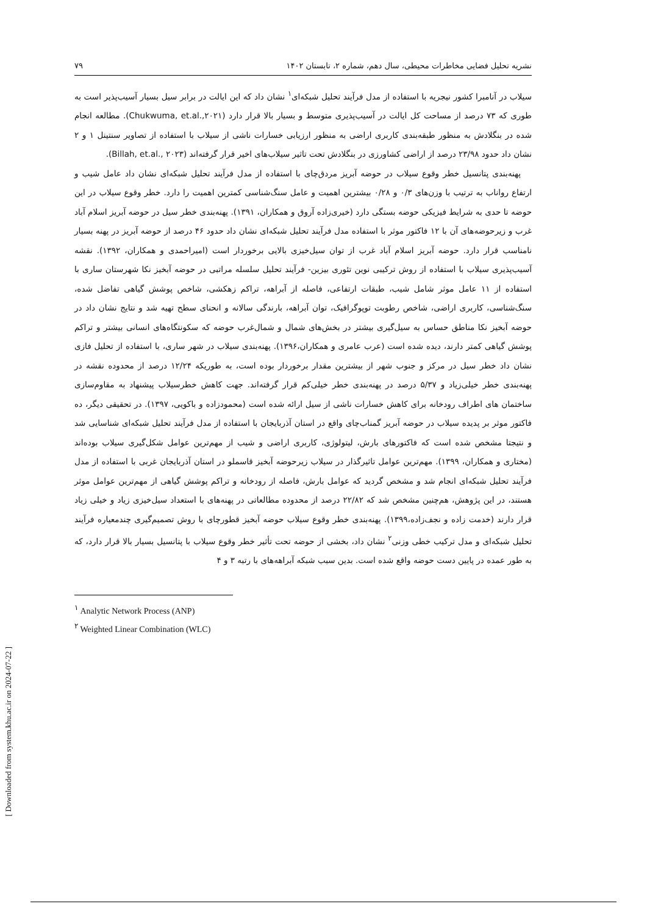نشریه تحلیل فضایی مخاطرات محیطی، سال دهم، شماره ۲، تابستان ۱۴۰۲ ۷۹
سیلاب در آنامبرا کشور نیجریه با استفاده از مدل فرآیند تحلیل شبکه‌ای<sup>۱</sup> نشان داد که این ایالت در برابر سیل بسیار آسیب‌پذیر است به طوری که ۷۳ درصد از مساحت کل ایالت در آسیب‌پذیری متوسط و بسیار بالا قرار دارد (Chukwuma, et.al.,۲۰۲۱). مطالعه انجام شده در بنگلادش به منظور طبقه‌بندی کاربری اراضی به منظور ارزیابی خسارات ناشی از سیلاب با استفاده از تصاویر سنتینل ۱ و ۲ نشان داد حدود ۲۳/۹۸ درصد از اراضی کشاورزی در بنگلادش تحت تاثیر سیلاب‌های اخیر قرار گرفته‌اند (Billah, et.al., ۲۰۲۳).
پهنه‌بندی پتانسیل خطر وقوع سیلاب در حوضه آبریز مردق‌چای با استفاده از مدل فرآیند تحلیل شبکه‌ای نشان داد عامل شیب و ارتفاع رواناب به ترتیب با وزن‌های ۰/۳ و ۰/۲۸ بیشترین اهمیت و عامل سنگ‌شناسی کمترین اهمیت را دارد. خطر وقوع سیلاب در این حوضه تا حدی به شرایط فیزیکی حوضه بستگی دارد (خیری‌زاده آروق و همکاران، ۱۳۹۱). پهنه‌بندی خطر سیل در حوضه آبریز اسلام آباد غرب و زیرحوضه‌های آن با ۱۲ فاکتور موثر با استفاده مدل فرآیند تحلیل شبکه‌ای نشان داد حدود ۴۶ درصد از حوضه آبریز در پهنه بسیار نامناسب قرار دارد. حوضه آبریز اسلام آباد غرب از توان سیل‌خیزی بالایی برخوردار است (امیراحمدی و همکاران، ۱۳۹۲). نقشه آسیب‌پذیری سیلاب با استفاده از روش ترکیبی نوین تئوری بیزین- فرآیند تحلیل سلسله مراتبی در حوضه آبخیز نکا شهرستان ساری با استفاده از ۱۱ عامل موثر شامل شیب، طبقات ارتفاعی، فاصله از آبراهه، تراکم زهکشی، شاخص پوشش گیاهی تفاضل شده، سنگ‌شناسی، کاربری اراضی، شاخص رطوبت توپوگرافیک، توان آبراهه، بارندگی سالانه و انحنای سطح تهیه شد و نتایج نشان داد در حوضه آبخیز نکا مناطق حساس به سیل‌گیری بیشتر در بخش‌های شمال و شمال‌غرب حوضه که سکونتگاه‌های انسانی بیشتر و تراکم پوشش گیاهی کمتر دارند، دیده شده است (عرب عامری و همکاران،۱۳۹۶). پهنه‌بندی سیلاب در شهر ساری، با استفاده از تحلیل فازی نشان داد خطر سیل در مرکز و جنوب شهر از بیشترین مقدار برخوردار بوده است، به طوریکه ۱۲/۲۴ درصد از محدوده نقشه در پهنه‌بندی خطر خیلی‌زیاد و ۵/۳۷ درصد در پهنه‌بندی خطر خیلی‌کم قرار گرفته‌اند. جهت کاهش خطرسیلاب پیشنهاد به مقاوم‌سازی ساختمان های اطراف رودخانه برای کاهش خسارات ناشی از سیل ارائه شده است (محمودزاده و باکویی، ۱۳۹۷). در تحقیقی دیگر، ده فاکتور موثر بر پدیده سیلاب در حوضه آبریز گمناب‌چای واقع در استان آذربایجان با استفاده از مدل فرآیند تحلیل شبکه‌ای شناسایی شد و نتیجتا مشخص شده است که فاکتورهای بارش، لیتولوژی، کاربری اراضی و شیب از مهم‌ترین عوامل شکل‌گیری سیلاب بوده‌اند (مختاری و همکاران، ۱۳۹۹). مهم‌ترین عوامل تاثیرگذار در سیلاب زیرحوضه آبخیز قاسملو در استان آذربایجان غربی با استفاده از مدل فرآیند تحلیل شبکه‌ای انجام شد و مشخص گردید که عوامل بارش، فاصله از رودخانه و تراکم پوشش گیاهی از مهم‌ترین عوامل موثر هستند، در این پژوهش، هم‌چنین مشخص شد که ۲۲/۸۲ درصد از محدوده مطالعاتی در پهنه‌های با استعداد سیل‌خیزی زیاد و خیلی زیاد قرار دارند (خدمت زاده و نجف‌زاده،۱۳۹۹). پهنه‌بندی خطر وقوع سیلاب حوضه آبخیز قطورچای با روش تصمیم‌گیری چندمعیاره فرآیند تحلیل شبکه‌ای و مدل ترکیب خطی وزنی<sup>۲</sup> نشان داد، بخشی از حوضه تحت تأثیر خطر وقوع سیلاب با پتانسیل بسیار بالا قرار دارد، که به طور عمده در پایین دست حوضه واقع شده است. بدین سبب شبکه آبراهه‌های با رتبه ۳ و ۴
<sup>۱</sup> Analytic Network Process (ANP)
<sup>۲</sup> Weighted Linear Combination (WLC)
[ Downloaded from system.khu.ac.ir on 2024-07-22 ]